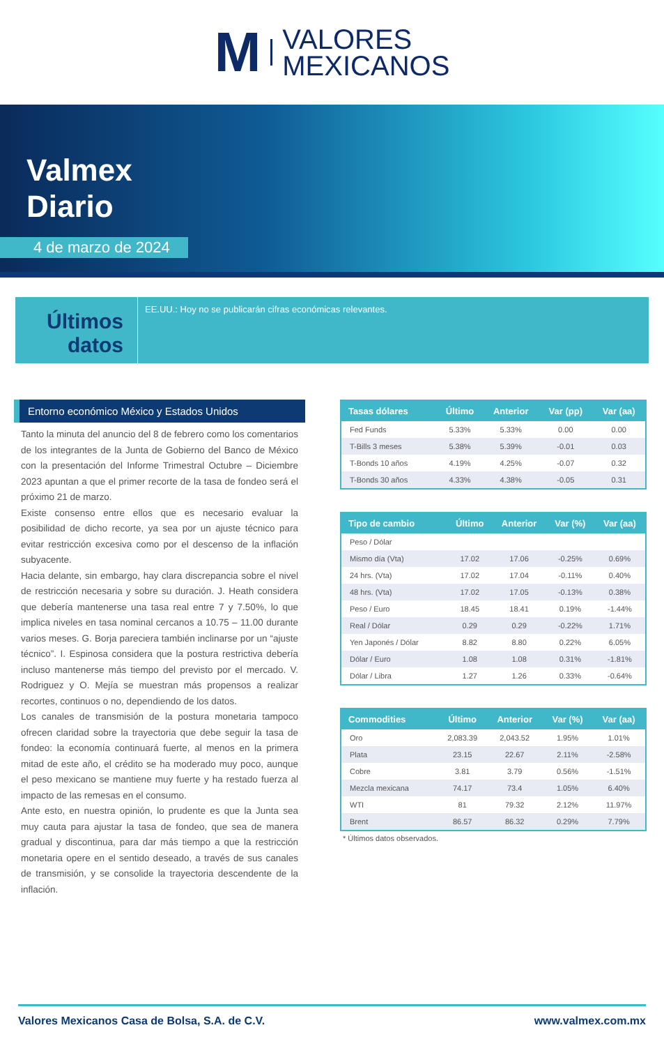M VALORES
MEXICANOS
Valmex
Diario
4 de marzo de 2024
Últimos datos
EE.UU.: Hoy no se publicarán cifras económicas relevantes.
Entorno económico México y Estados Unidos
Tanto la minuta del anuncio del 8 de febrero como los comentarios de los integrantes de la Junta de Gobierno del Banco de México con la presentación del Informe Trimestral Octubre – Diciembre 2023 apuntan a que el primer recorte de la tasa de fondeo será el próximo 21 de marzo.
Existe consenso entre ellos que es necesario evaluar la posibilidad de dicho recorte, ya sea por un ajuste técnico para evitar restricción excesiva como por el descenso de la inflación subyacente.
Hacia delante, sin embargo, hay clara discrepancia sobre el nivel de restricción necesaria y sobre su duración. J. Heath considera que debería mantenerse una tasa real entre 7 y 7.50%, lo que implica niveles en tasa nominal cercanos a 10.75 – 11.00 durante varios meses. G. Borja pareciera también inclinarse por un “ajuste técnico”. I. Espinosa considera que la postura restrictiva debería incluso mantenerse más tiempo del previsto por el mercado. V. Rodriguez y O. Mejía se muestran más propensos a realizar recortes, continuos o no, dependiendo de los datos.
Los canales de transmisión de la postura monetaria tampoco ofrecen claridad sobre la trayectoria que debe seguir la tasa de fondeo: la economía continuará fuerte, al menos en la primera mitad de este año, el crédito se ha moderado muy poco, aunque el peso mexicano se mantiene muy fuerte y ha restado fuerza al impacto de las remesas en el consumo.
Ante esto, en nuestra opinión, lo prudente es que la Junta sea muy cauta para ajustar la tasa de fondeo, que sea de manera gradual y discontinua, para dar más tiempo a que la restricción monetaria opere en el sentido deseado, a través de sus canales de transmisión, y se consolide la trayectoria descendente de la inflación.
| Tasas dólares | Último | Anterior | Var (pp) | Var (aa) |
| --- | --- | --- | --- | --- |
| Fed Funds | 5.33% | 5.33% | 0.00 | 0.00 |
| T-Bills 3 meses | 5.38% | 5.39% | -0.01 | 0.03 |
| T-Bonds 10 años | 4.19% | 4.25% | -0.07 | 0.32 |
| T-Bonds 30 años | 4.33% | 4.38% | -0.05 | 0.31 |
| Tipo de cambio | Último | Anterior | Var (%) | Var (aa) |
| --- | --- | --- | --- | --- |
| Peso / Dólar | | | | |
| Mismo día (Vta) | 17.02 | 17.06 | -0.25% | 0.69% |
| 24 hrs. (Vta) | 17.02 | 17.04 | -0.11% | 0.40% |
| 48 hrs. (Vta) | 17.02 | 17.05 | -0.13% | 0.38% |
| Peso / Euro | 18.45 | 18.41 | 0.19% | -1.44% |
| Real / Dólar | 0.29 | 0.29 | -0.22% | 1.71% |
| Yen Japonés / Dólar | 8.82 | 8.80 | 0.22% | 6.05% |
| Dólar / Euro | 1.08 | 1.08 | 0.31% | -1.81% |
| Dólar / Libra | 1.27 | 1.26 | 0.33% | -0.64% |
| Commodities | Último | Anterior | Var (%) | Var (aa) |
| --- | --- | --- | --- | --- |
| Oro | 2,083.39 | 2,043.52 | 1.95% | 1.01% |
| Plata | 23.15 | 22.67 | 2.11% | -2.58% |
| Cobre | 3.81 | 3.79 | 0.56% | -1.51% |
| Mezcla mexicana | 74.17 | 73.4 | 1.05% | 6.40% |
| WTI | 81 | 79.32 | 2.12% | 11.97% |
| Brent | 86.57 | 86.32 | 0.29% | 7.79% |
* Últimos datos observados.
Valores Mexicanos Casa de Bolsa, S.A. de C.V. www.valmex.com.mx